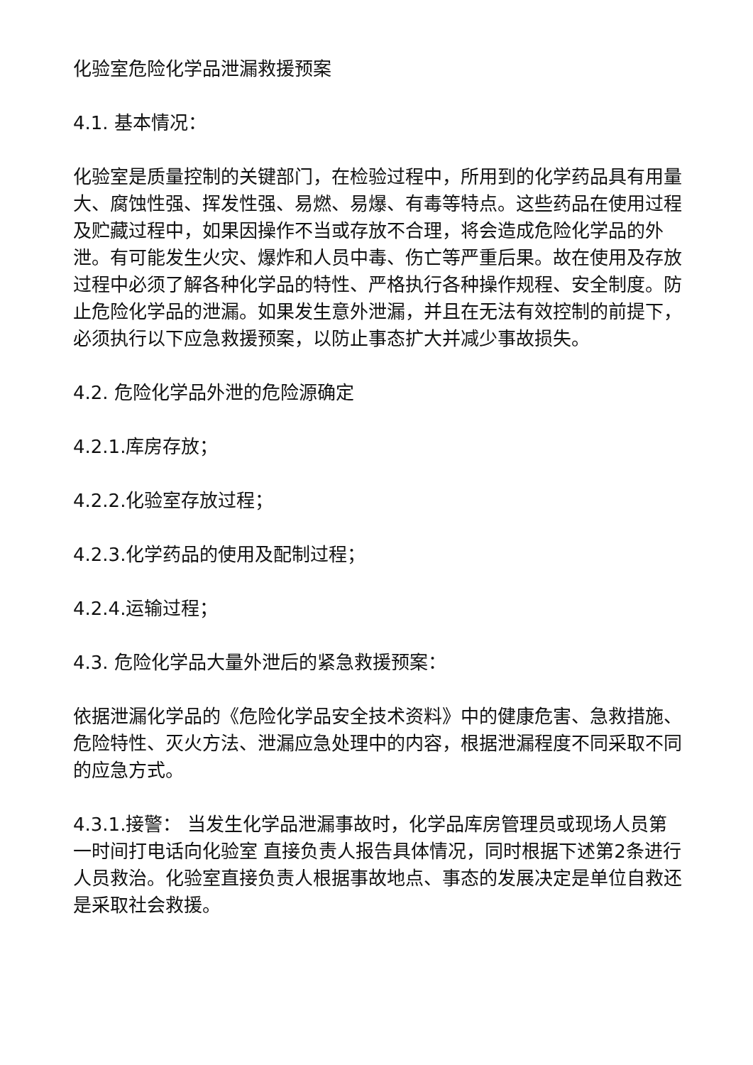化验室危险化学品泄漏救援预案
4.1. 基本情况：
化验室是质量控制的关键部门，在检验过程中，所用到的化学药品具有用量大、腐蚀性强、挥发性强、易燃、易爆、有毒等特点。这些药品在使用过程及贮藏过程中，如果因操作不当或存放不合理，将会造成危险化学品的外泄。有可能发生火灾、爆炸和人员中毒、伤亡等严重后果。故在使用及存放过程中必须了解各种化学品的特性、严格执行各种操作规程、安全制度。防止危险化学品的泄漏。如果发生意外泄漏，并且在无法有效控制的前提下，必须执行以下应急救援预案，以防止事态扩大并减少事故损失。
4.2. 危险化学品外泄的危险源确定
4.2.1.库房存放；
4.2.2.化验室存放过程；
4.2.3.化学药品的使用及配制过程；
4.2.4.运输过程；
4.3. 危险化学品大量外泄后的紧急救援预案：
依据泄漏化学品的《危险化学品安全技术资料》中的健康危害、急救措施、危险特性、灭火方法、泄漏应急处理中的内容，根据泄漏程度不同采取不同的应急方式。
4.3.1.接警： 当发生化学品泄漏事故时，化学品库房管理员或现场人员第一时间打电话向化验室 直接负责人报告具体情况，同时根据下述第2条进行人员救治。化验室直接负责人根据事故地点、事态的发展决定是单位自救还是采取社会救援。